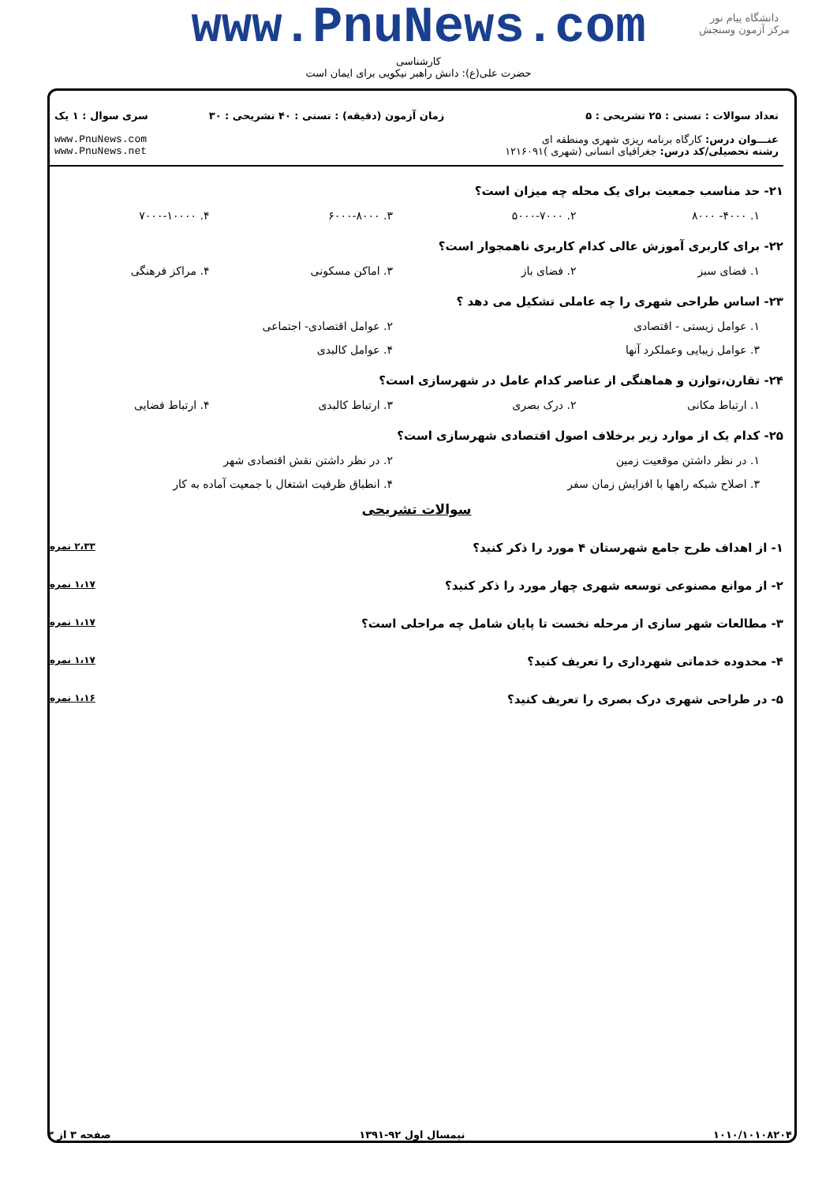www.PnuNews.com
کارشناسی
حضرت علی(ع): دانش راهبر نیکویی برای ایمان است
دانشگاه پیام نور
مرکز آزمون وسنجش
تعداد سوالات : تستی : ۲۵ تشریحی : ۵
عنـــوان درس: کارگاه برنامه ریزی شهری ومنطقه ای
رشته تحصیلی/کد درس: جغرافیای انسانی (شهری )۱۲۱۶۰۹۱
زمان آزمون (دقیقه) : تستی : ۴۰ تشریحی : ۳۰
سری سوال : ۱ یک
www.PnuNews.com
www.PnuNews.net
۲۱- حد مناسب جمعیت برای یک محله چه میزان است؟
۱. ۴۰۰۰- ۸۰۰۰ ۲. ۵۰۰۰-۷۰۰۰ ۳. ۶۰۰۰-۸۰۰۰ ۴. ۷۰۰۰-۱۰۰۰۰
۲۲- برای کاربری آموزش عالی کدام کاربری ناهمجوار است؟
۱. فضای سبز ۲. فضای باز ۳. اماکن مسکونی ۴. مراکز فرهنگی
۲۳- اساس طراحی شهری را چه عاملی تشکیل می دهد ؟
۱. عوامل زیستی - اقتصادی ۲. عوامل اقتصادی- اجتماعی
۳. عوامل زیبایی وعملکرد آنها ۴. عوامل کالبدی
۲۴- تقارن،توازن و هماهنگی از عناصر کدام عامل در شهرسازی است؟
۱. ارتباط مکانی ۲. درک بصری ۳. ارتباط کالبدی ۴. ارتباط فضایی
۲۵- کدام یک از موارد زیر برخلاف اصول اقتصادی شهرسازی است؟
۱. در نظر داشتن موقعیت زمین ۲. در نظر داشتن نقش اقتصادی شهر
۳. اصلاح شبکه راهها با افزایش زمان سفر ۴. انطباق ظرفیت اشتغال با جمعیت آماده به کار
سوالات تشریحی
۱- از اهداف طرح جامع شهرستان ۴ مورد را ذکر کنید؟ ۲،۳۳ نمره
۲- از موانع مصنوعی توسعه شهری چهار مورد را ذکر کنید؟ ۱،۱۷ نمره
۳- مطالعات شهر سازی از مرحله نخست تا پایان شامل چه مراحلی است؟ ۱،۱۷ نمره
۴- محدوده خدماتی شهرداری را تعریف کنید؟ ۱،۱۷ نمره
۵- در طراحی شهری درک بصری را تعریف کنید؟ ۱،۱۶ نمره
۱۰۱۰/۱۰۱۰۸۲۰۴ نیمسال اول ۹۲-۱۳۹۱ صفحه ۳ از ۳